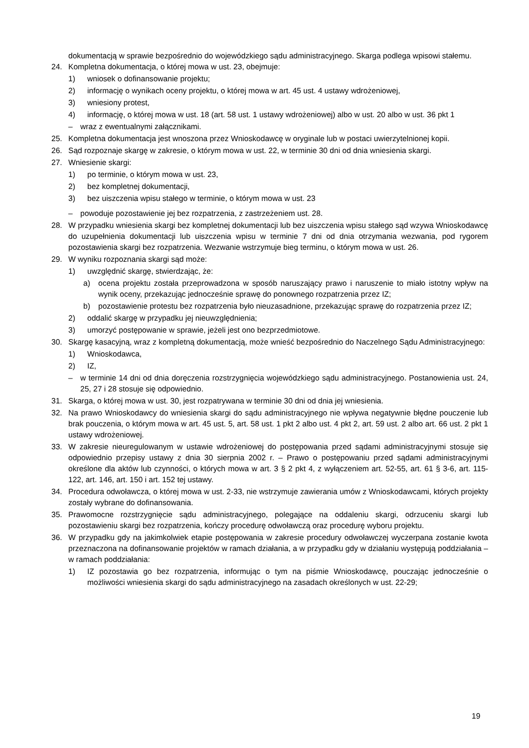dokumentacją w sprawie bezpośrednio do wojewódzkiego sądu administracyjnego. Skarga podlega wpisowi stałemu.
24. Kompletna dokumentacja, o której mowa w ust. 23, obejmuje:
1) wniosek o dofinansowanie projektu;
2) informację o wynikach oceny projektu, o której mowa w art. 45 ust. 4 ustawy wdrożeniowej,
3) wniesiony protest,
4) informację, o której mowa w ust. 18 (art. 58 ust. 1 ustawy wdrożeniowej) albo w ust. 20 albo w ust. 36 pkt 1
– wraz z ewentualnymi załącznikami.
25. Kompletna dokumentacja jest wnoszona przez Wnioskodawcę w oryginale lub w postaci uwierzytelnionej kopii.
26. Sąd rozpoznaje skargę w zakresie, o którym mowa w ust. 22, w terminie 30 dni od dnia wniesienia skargi.
27. Wniesienie skargi:
1) po terminie, o którym mowa w ust. 23,
2) bez kompletnej dokumentacji,
3) bez uiszczenia wpisu stałego w terminie, o którym mowa w ust. 23
– powoduje pozostawienie jej bez rozpatrzenia, z zastrzeżeniem ust. 28.
28. W przypadku wniesienia skargi bez kompletnej dokumentacji lub bez uiszczenia wpisu stałego sąd wzywa Wnioskodawcę do uzupełnienia dokumentacji lub uiszczenia wpisu w terminie 7 dni od dnia otrzymania wezwania, pod rygorem pozostawienia skargi bez rozpatrzenia. Wezwanie wstrzymuje bieg terminu, o którym mowa w ust. 26.
29. W wyniku rozpoznania skargi sąd może:
1) uwzględnić skargę, stwierdzając, że:
a) ocena projektu została przeprowadzona w sposób naruszający prawo i naruszenie to miało istotny wpływ na wynik oceny, przekazując jednocześnie sprawę do ponownego rozpatrzenia przez IZ;
b) pozostawienie protestu bez rozpatrzenia było nieuzasadnione, przekazując sprawę do rozpatrzenia przez IZ;
2) oddalić skargę w przypadku jej nieuwzględnienia;
3) umorzyć postępowanie w sprawie, jeżeli jest ono bezprzedmiotowe.
30. Skargę kasacyjną, wraz z kompletną dokumentacją, może wnieść bezpośrednio do Naczelnego Sądu Administracyjnego:
1) Wnioskodawca,
2) IZ,
– w terminie 14 dni od dnia doręczenia rozstrzygnięcia wojewódzkiego sądu administracyjnego. Postanowienia ust. 24, 25, 27 i 28 stosuje się odpowiednio.
31. Skarga, o której mowa w ust. 30, jest rozpatrywana w terminie 30 dni od dnia jej wniesienia.
32. Na prawo Wnioskodawcy do wniesienia skargi do sądu administracyjnego nie wpływa negatywnie błędne pouczenie lub brak pouczenia, o którym mowa w art. 45 ust. 5, art. 58 ust. 1 pkt 2 albo ust. 4 pkt 2, art. 59 ust. 2 albo art. 66 ust. 2 pkt 1 ustawy wdrożeniowej.
33. W zakresie nieuregulowanym w ustawie wdrożeniowej do postępowania przed sądami administracyjnymi stosuje się odpowiednio przepisy ustawy z dnia 30 sierpnia 2002 r. – Prawo o postępowaniu przed sądami administracyjnymi określone dla aktów lub czynności, o których mowa w art. 3 § 2 pkt 4, z wyłączeniem art. 52-55, art. 61 § 3-6, art. 115-122, art. 146, art. 150 i art. 152 tej ustawy.
34. Procedura odwoławcza, o której mowa w ust. 2-33, nie wstrzymuje zawierania umów z Wnioskodawcami, których projekty zostały wybrane do dofinansowania.
35. Prawomocne rozstrzygnięcie sądu administracyjnego, polegające na oddaleniu skargi, odrzuceniu skargi lub pozostawieniu skargi bez rozpatrzenia, kończy procedurę odwoławczą oraz procedurę wyboru projektu.
36. W przypadku gdy na jakimkolwiek etapie postępowania w zakresie procedury odwoławczej wyczerpana zostanie kwota przeznaczona na dofinansowanie projektów w ramach działania, a w przypadku gdy w działaniu występują poddziałania – w ramach poddziałania:
1) IZ pozostawia go bez rozpatrzenia, informując o tym na piśmie Wnioskodawcę, pouczając jednocześnie o możliwości wniesienia skargi do sądu administracyjnego na zasadach określonych w ust. 22-29;
19